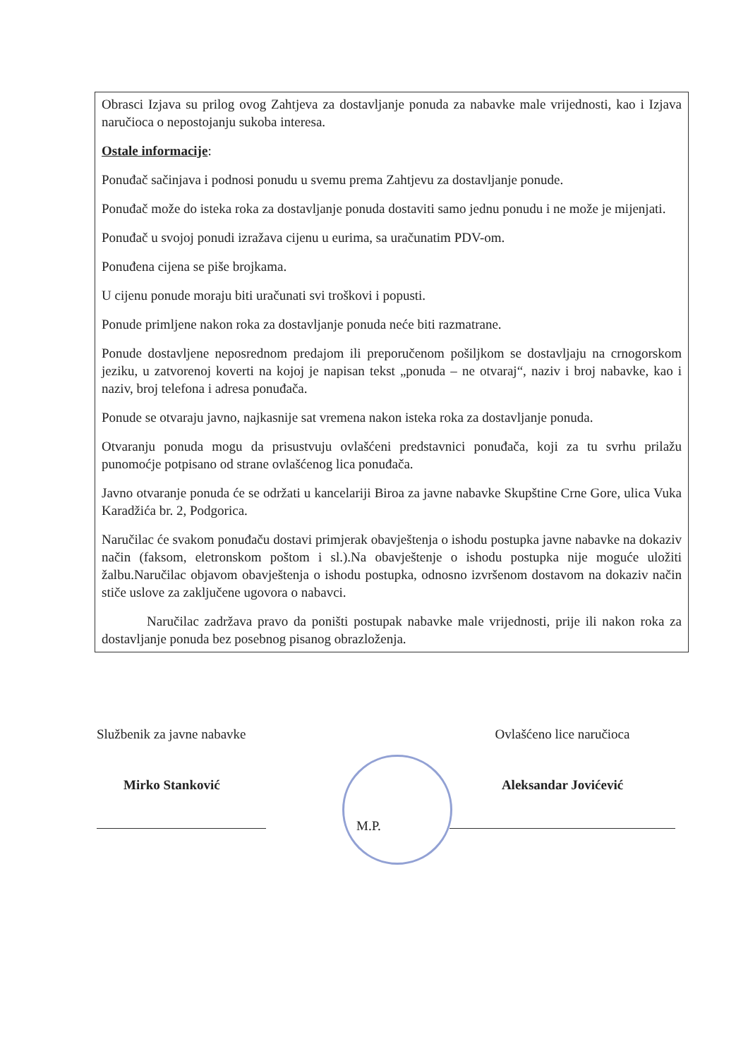Obrasci Izjava su prilog ovog Zahtjeva za dostavljanje ponuda za nabavke male vrijednosti, kao i Izjava naručioca o nepostojanju sukoba interesa.
Ostale informacije:
Ponuđač sačinjava i podnosi ponudu u svemu prema Zahtjevu za dostavljanje ponude.
Ponuđač može do isteka roka za dostavljanje ponuda dostaviti samo jednu ponudu i ne može je mijenjati.
Ponuđač u svojoj ponudi izražava cijenu u eurima, sa uračunatim PDV-om.
Ponuđena cijena se piše brojkama.
U cijenu ponude moraju biti uračunati svi troškovi i popusti.
Ponude primljene nakon roka za dostavljanje ponuda neće biti razmatrane.
Ponude dostavljene neposrednom predajom ili preporučenom pošiljkom se dostavljaju na crnogorskom jeziku, u zatvorenoj koverti na kojoj je napisan tekst „ponuda – ne otvaraj“, naziv i broj nabavke, kao i naziv, broj telefona i adresa ponuđača.
Ponude se otvaraju javno, najkasnije sat vremena nakon isteka roka za dostavljanje ponuda.
Otvaranju ponuda mogu da prisustvuju ovlašćeni predstavnici ponuđača, koji za tu svrhu prilažu punomoćje potpisano od strane ovlašćenog lica ponuđača.
Javno otvaranje ponuda će se održati u kancelariji Biroa za javne nabavke Skupštine Crne Gore, ulica Vuka Karadžića br. 2, Podgorica.
Naručilac će svakom ponuđaču dostavi primjerak obavještenja o ishodu postupka javne nabavke na dokaziv način (faksom, eletronskom poštom i sl.).Na obavještenje o ishodu postupka nije moguće uložiti žalbu.Naručilac objavom obavještenja o ishodu postupka, odnosno izvršenom dostavom na dokaziv način stiče uslove za zaključene ugovora o nabavci.
Naručilac zadržava pravo da poništi postupak nabavke male vrijednosti, prije ili nakon roka za dostavljanje ponuda bez posebnog pisanog obrazloženja.
Službenik za javne nabavke
Mirko Stanković
Ovlašćeno lice naručioca
Aleksandar Jovićević
M.P.